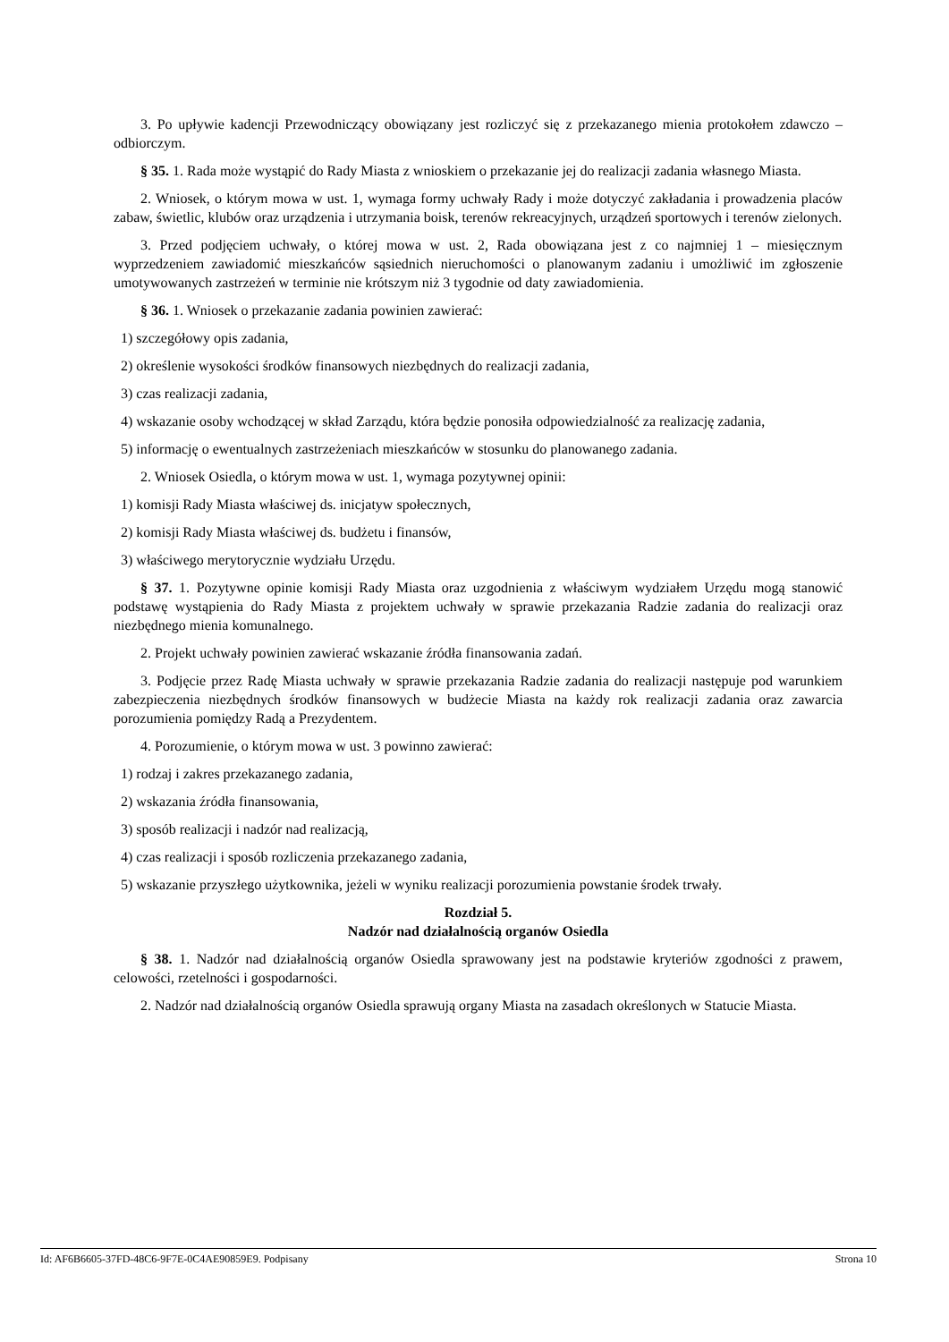3. Po upływie kadencji Przewodniczący obowiązany jest rozliczyć się z przekazanego mienia protokołem zdawczo – odbiorczym.
§ 35. 1. Rada może wystąpić do Rady Miasta z wnioskiem o przekazanie jej do realizacji zadania własnego Miasta.
2. Wniosek, o którym mowa w ust. 1, wymaga formy uchwały Rady i może dotyczyć zakładania i prowadzenia placów zabaw, świetlic, klubów oraz urządzenia i utrzymania boisk, terenów rekreacyjnych, urządzeń sportowych i terenów zielonych.
3. Przed podjęciem uchwały, o której mowa w ust. 2, Rada obowiązana jest z co najmniej 1 – miesięcznym wyprzedzeniem zawiadomić mieszkańców sąsiednich nieruchomości o planowanym zadaniu i umożliwić im zgłoszenie umotywowanych zastrzeżeń w terminie nie krótszym niż 3 tygodnie od daty zawiadomienia.
§ 36. 1. Wniosek o przekazanie zadania powinien zawierać:
1) szczegółowy opis zadania,
2) określenie wysokości środków finansowych niezbędnych do realizacji zadania,
3) czas realizacji zadania,
4) wskazanie osoby wchodzącej w skład Zarządu, która będzie ponosiła odpowiedzialność za realizację zadania,
5) informację o ewentualnych zastrzeżeniach mieszkańców w stosunku do planowanego zadania.
2. Wniosek Osiedla, o którym mowa w ust. 1, wymaga pozytywnej opinii:
1) komisji Rady Miasta właściwej ds. inicjatyw społecznych,
2) komisji Rady Miasta właściwej ds. budżetu i finansów,
3) właściwego merytorycznie wydziału Urzędu.
§ 37. 1. Pozytywne opinie komisji Rady Miasta oraz uzgodnienia z właściwym wydziałem Urzędu mogą stanowić podstawę wystąpienia do Rady Miasta z projektem uchwały w sprawie przekazania Radzie zadania do realizacji oraz niezbędnego mienia komunalnego.
2. Projekt uchwały powinien zawierać wskazanie źródła finansowania zadań.
3. Podjęcie przez Radę Miasta uchwały w sprawie przekazania Radzie zadania do realizacji następuje pod warunkiem zabezpieczenia niezbędnych środków finansowych w budżecie Miasta na każdy rok realizacji zadania oraz zawarcia porozumienia pomiędzy Radą a Prezydentem.
4. Porozumienie, o którym mowa w ust. 3 powinno zawierać:
1) rodzaj i zakres przekazanego zadania,
2) wskazania źródła finansowania,
3) sposób realizacji i nadzór nad realizacją,
4) czas realizacji i sposób rozliczenia przekazanego zadania,
5) wskazanie przyszłego użytkownika, jeżeli w wyniku realizacji porozumienia powstanie środek trwały.
Rozdział 5.
Nadzór nad działalnością organów Osiedla
§ 38. 1. Nadzór nad działalnością organów Osiedla sprawowany jest na podstawie kryteriów zgodności z prawem, celowości, rzetelności i gospodarności.
2. Nadzór nad działalnością organów Osiedla sprawują organy Miasta na zasadach określonych w Statucie Miasta.
Id: AF6B6605-37FD-48C6-9F7E-0C4AE90859E9. Podpisany Strona 10